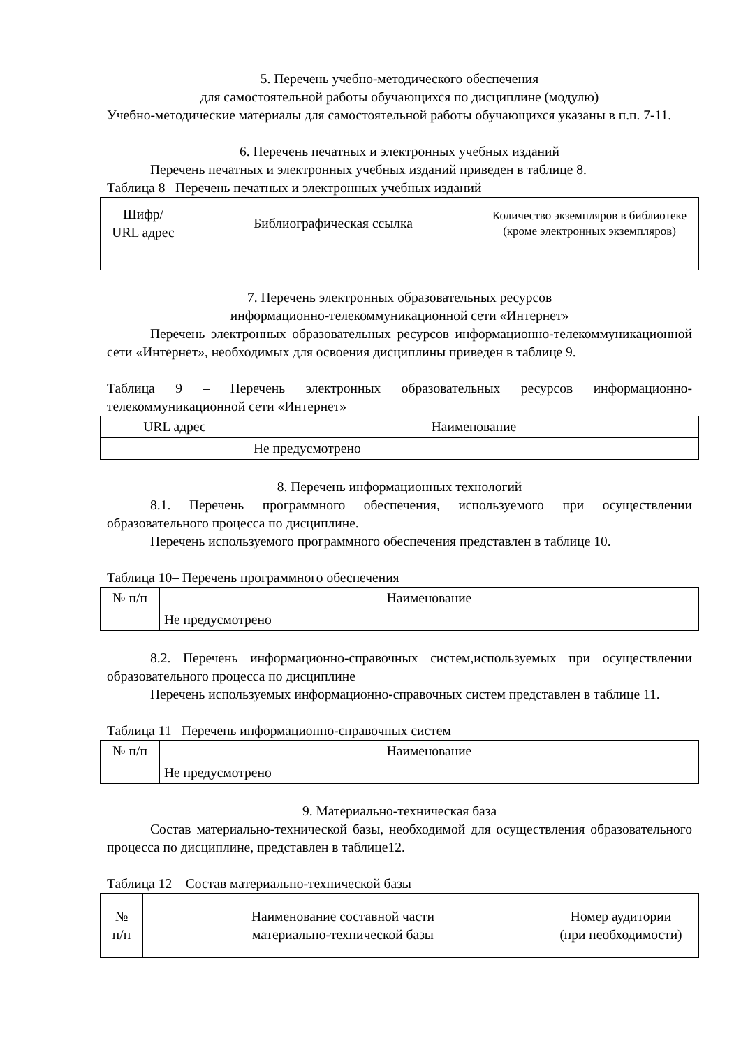5. Перечень учебно-методического обеспечения
для самостоятельной работы обучающихся по дисциплине (модулю)
Учебно-методические материалы для самостоятельной работы обучающихся указаны в п.п. 7-11.
6. Перечень печатных и электронных учебных изданий
Перечень печатных и электронных учебных изданий приведен в таблице 8.
Таблица 8– Перечень печатных и электронных учебных изданий
| Шифр/ URL адрес | Библиографическая ссылка | Количество экземпляров в библиотеке (кроме электронных экземпляров) |
7. Перечень электронных образовательных ресурсов
информационно-телекоммуникационной сети «Интернет»
Перечень электронных образовательных ресурсов информационно-телекоммуникационной сети «Интернет», необходимых для освоения дисциплины приведен в таблице 9.
Таблица 9 – Перечень электронных образовательных ресурсов информационно-телекоммуникационной сети «Интернет»
| URL адрес | Наименование |
| | Не предусмотрено |
8. Перечень информационных технологий
8.1. Перечень программного обеспечения, используемого при осуществлении образовательного процесса по дисциплине.
Перечень используемого программного обеспечения представлен в таблице 10.
Таблица 10– Перечень программного обеспечения
| № п/п | Наименование |
| | Не предусмотрено |
8.2. Перечень информационно-справочных систем,используемых при осуществлении образовательного процесса по дисциплине
Перечень используемых информационно-справочных систем представлен в таблице 11.
Таблица 11– Перечень информационно-справочных систем
| № п/п | Наименование |
| | Не предусмотрено |
9. Материально-техническая база
Состав материально-технической базы, необходимой для осуществления образовательного процесса по дисциплине, представлен в таблице12.
Таблица 12 – Состав материально-технической базы
| № п/п | Наименование составной части материально-технической базы | Номер аудитории (при необходимости) |